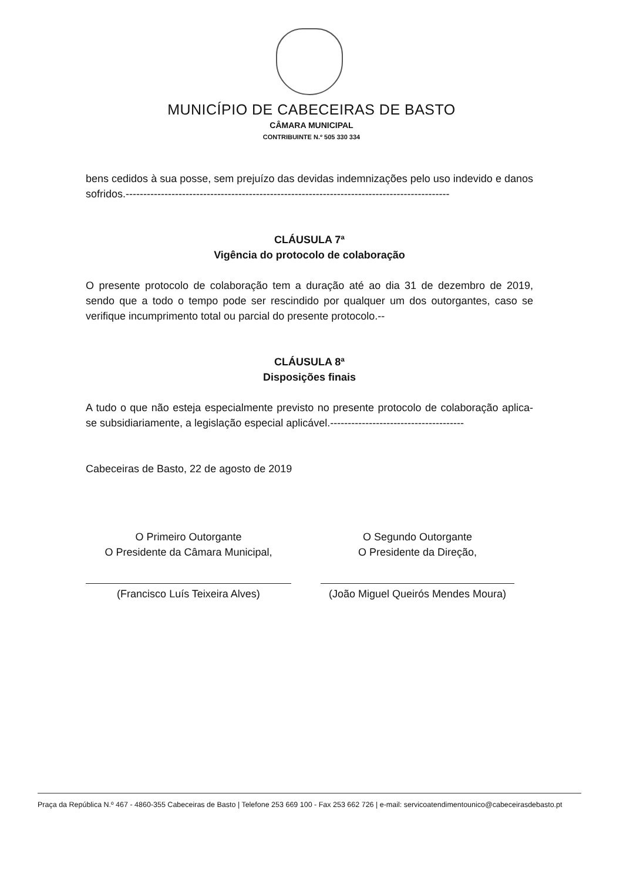MUNICÍPIO DE CABECEIRAS DE BASTO
CÂMARA MUNICIPAL
CONTRIBUINTE N.º 505 330 334
bens cedidos à sua posse, sem prejuízo das devidas indemnizações pelo uso indevido e danos sofridos.--------------------------------------------------------------------------------------------
CLÁUSULA 7ª
Vigência do protocolo de colaboração
O presente protocolo de colaboração tem a duração até ao dia 31 de dezembro de 2019, sendo que a todo o tempo pode ser rescindido por qualquer um dos outorgantes, caso se verifique incumprimento total ou parcial do presente protocolo.--
CLÁUSULA 8ª
Disposições finais
A tudo o que não esteja especialmente previsto no presente protocolo de colaboração aplica-se subsidiariamente, a legislação especial aplicável.--------------------------------------
Cabeceiras de Basto, 22 de agosto de 2019
O Primeiro Outorgante
O Presidente da Câmara Municipal,
(Francisco Luís Teixeira Alves)
O Segundo Outorgante
O Presidente da Direção,
(João Miguel Queirós Mendes Moura)
Praça da República N.º 467 - 4860-355 Cabeceiras de Basto | Telefone 253 669 100 - Fax 253 662 726 | e-mail: servicoatendimentounico@cabeceirasdebasto.pt